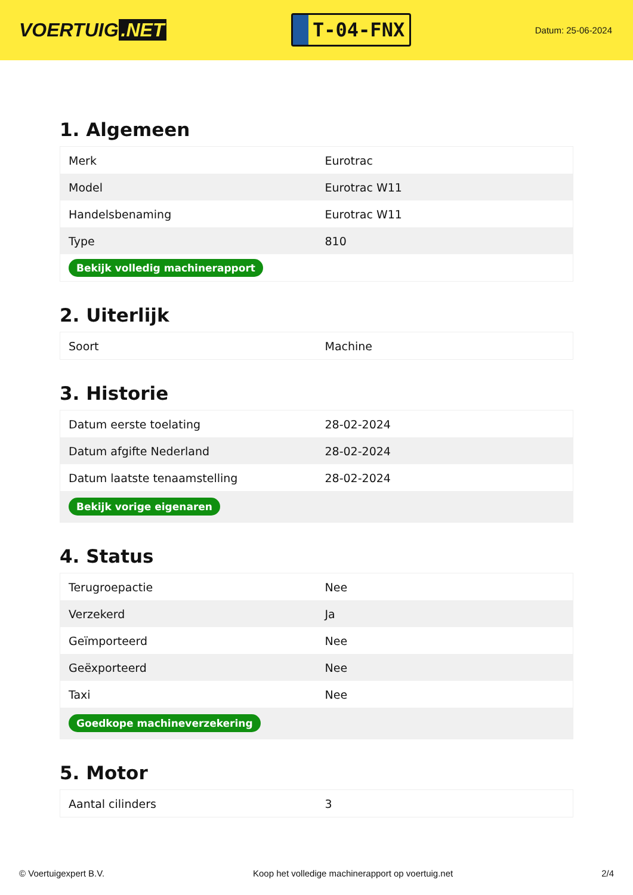VOERTUIG.NET
T-04-FNX
Datum: 25-06-2024
1. Algemeen
| Merk | Eurotrac |
| Model | Eurotrac W11 |
| Handelsbenaming | Eurotrac W11 |
| Type | 810 |
| Bekijk volledig machinerapport | |
2. Uiterlijk
| Soort | Machine |
3. Historie
| Datum eerste toelating | 28-02-2024 |
| Datum afgifte Nederland | 28-02-2024 |
| Datum laatste tenaamstelling | 28-02-2024 |
| Bekijk vorige eigenaren | |
4. Status
| Terugroepactie | Nee |
| Verzekerd | Ja |
| Geïmporteerd | Nee |
| Geëxporteerd | Nee |
| Taxi | Nee |
| Goedkope machineverzekering | |
5. Motor
| Aantal cilinders | 3 |
© Voertuigexpert B.V. Koop het volledige machinerapport op voertuig.net 2/4